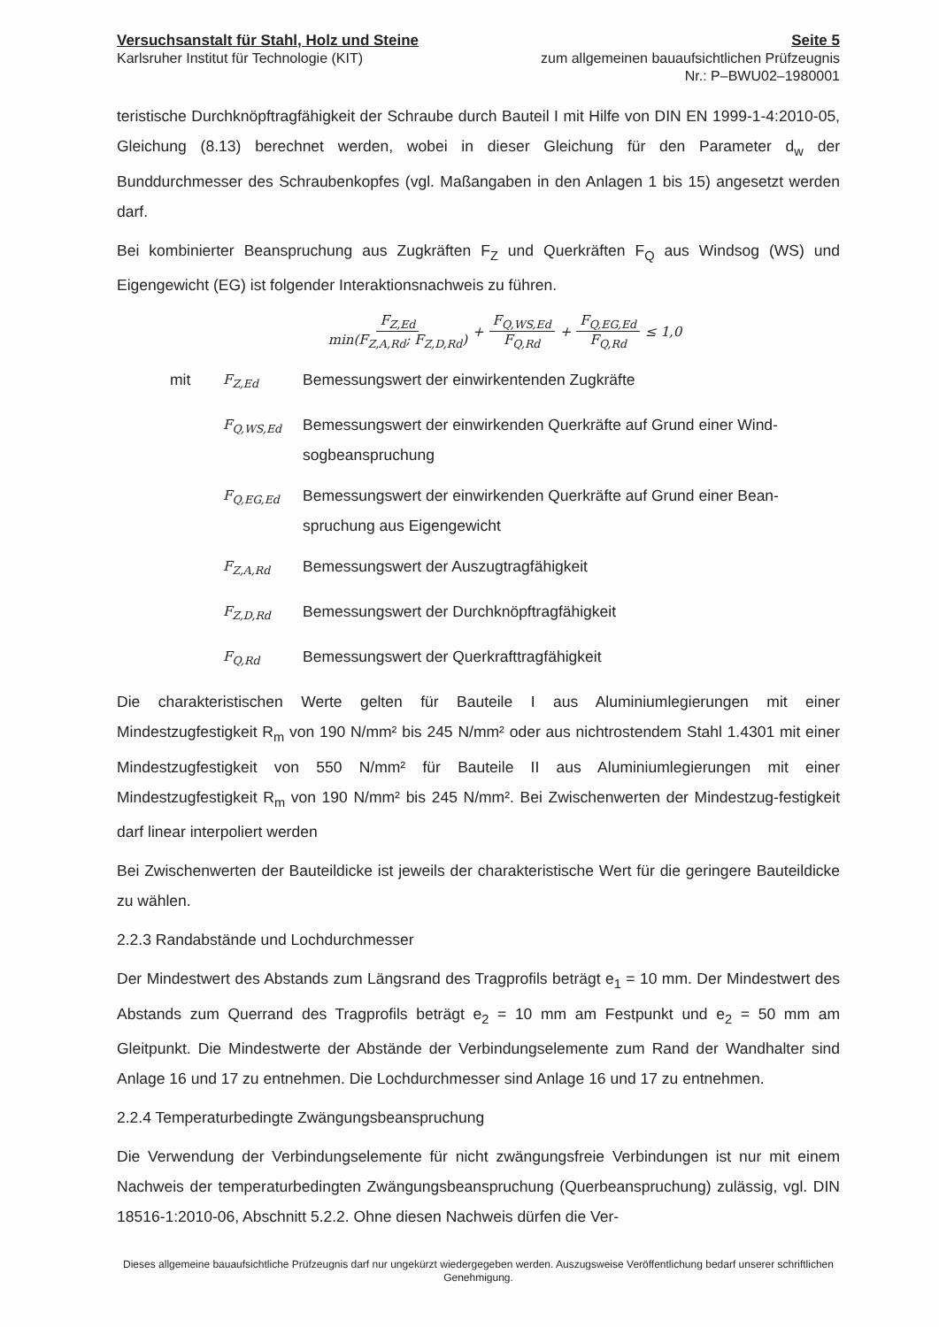Versuchsanstalt für Stahl, Holz und Steine
Karlsruher Institut für Technologie (KIT)
Seite 5
zum allgemeinen bauaufsichtlichen Prüfzeugnis
Nr.: P–BWU02–1980001
teristische Durchknöpftragfähigkeit der Schraube durch Bauteil I mit Hilfe von DIN EN 1999-1-4:2010-05, Gleichung (8.13) berechnet werden, wobei in dieser Gleichung für den Parameter d<sub>w</sub> der Bunddurchmesser des Schraubenkopfes (vgl. Maßangaben in den Anlagen 1 bis 15) angesetzt werden darf.
Bei kombinierter Beanspruchung aus Zugkräften F<sub>Z</sub> und Querkräften F<sub>Q</sub> aus Windsog (WS) und Eigengewicht (EG) ist folgender Interaktionsnachweis zu führen.
F<sub>Z,Ed</sub> min(F<sub>Z,A,Rd</sub>; F<sub>Z,D,Rd</sub>) + F<sub>Q,WS,Ed</sub> F<sub>Q,Rd</sub> + F<sub>Q,EG,Ed</sub> F<sub>Q,Rd</sub> ≤ 1,0
| mit | F<sub>Z,Ed</sub> | Bemessungswert der einwirkentenden Zugkräfte |
| | F<sub>Q,WS,Ed</sub> | Bemessungswert der einwirkenden Querkräfte auf Grund einer Wind-sogbeanspruchung |
| | F<sub>Q,EG,Ed</sub> | Bemessungswert der einwirkenden Querkräfte auf Grund einer Bean-spruchung aus Eigengewicht |
| | F<sub>Z,A,Rd</sub> | Bemessungswert der Auszugtragfähigkeit |
| | F<sub>Z,D,Rd</sub> | Bemessungswert der Durchknöpftragfähigkeit |
| | F<sub>Q,Rd</sub> | Bemessungswert der Querkrafttragfähigkeit |
Die charakteristischen Werte gelten für Bauteile I aus Aluminiumlegierungen mit einer Mindestzugfestigkeit R<sub>m</sub> von 190 N/mm² bis 245 N/mm² oder aus nichtrostendem Stahl 1.4301 mit einer Mindestzugfestigkeit von 550 N/mm² für Bauteile II aus Aluminiumlegierungen mit einer Mindestzugfestigkeit R<sub>m</sub> von 190 N/mm² bis 245 N/mm². Bei Zwischenwerten der Mindestzug-festigkeit darf linear interpoliert werden
Bei Zwischenwerten der Bauteildicke ist jeweils der charakteristische Wert für die geringere Bauteildicke zu wählen.
2.2.3 Randabstände und Lochdurchmesser
Der Mindestwert des Abstands zum Längsrand des Tragprofils beträgt e<sub>1</sub> = 10 mm. Der Mindestwert des Abstands zum Querrand des Tragprofils beträgt e<sub>2</sub> = 10 mm am Festpunkt und e<sub>2</sub> = 50 mm am Gleitpunkt. Die Mindestwerte der Abstände der Verbindungselemente zum Rand der Wandhalter sind Anlage 16 und 17 zu entnehmen. Die Lochdurchmesser sind Anlage 16 und 17 zu entnehmen.
2.2.4 Temperaturbedingte Zwängungsbeanspruchung
Die Verwendung der Verbindungselemente für nicht zwängungsfreie Verbindungen ist nur mit einem Nachweis der temperaturbedingten Zwängungsbeanspruchung (Querbeanspruchung) zulässig, vgl. DIN 18516-1:2010-06, Abschnitt 5.2.2. Ohne diesen Nachweis dürfen die Ver-
Dieses allgemeine bauaufsichtliche Prüfzeugnis darf nur ungekürzt wiedergegeben werden. Auszugsweise Veröffentlichung bedarf unserer schriftlichen Genehmigung.